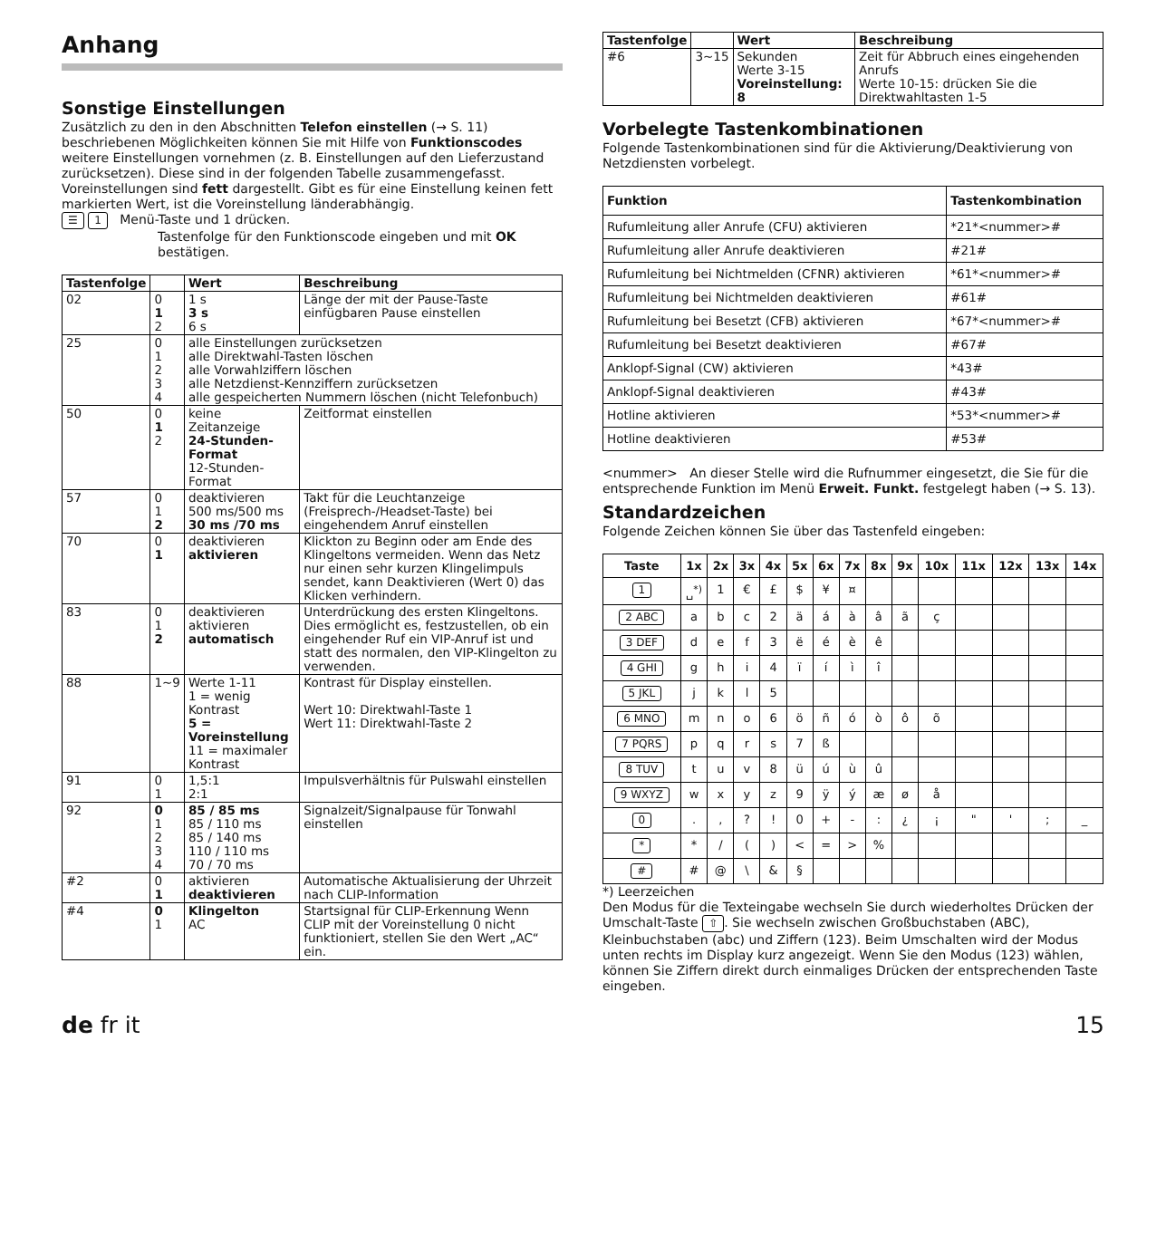Anhang
Sonstige Einstellungen
Zusätzlich zu den in den Abschnitten Telefon einstellen (→ S. 11) beschriebenen Möglichkeiten können Sie mit Hilfe von Funktionscodes weitere Einstellungen vornehmen (z. B. Einstellungen auf den Lieferzustand zurücksetzen). Diese sind in der folgenden Tabelle zusammengefasst.
Voreinstellungen sind fett dargestellt. Gibt es für eine Einstellung keinen fett markierten Wert, ist die Voreinstellung länderabhängig.
☰ 1 Menü-Taste und 1 drücken.
Tastenfolge für den Funktionscode eingeben und mit OK bestätigen.
| Tastenfolge | | Wert | Beschreibung |
| --- | --- | --- | --- |
| 02 | 0 1 2 | 1 s 3 s 6 s | Länge der mit der Pause-Taste einfügbaren Pause einstellen |
| 25 | 0 1 2 3 4 | alle Einstellungen zurücksetzen alle Direktwahl-Tasten löschen alle Vorwahlziffern löschen alle Netzdienst-Kennziffern zurücksetzen alle gespeicherten Nummern löschen (nicht Telefonbuch) | |
| 50 | 0 1 2 | keine Zeitanzeige 24-Stunden-Format 12-Stunden-Format | Zeitformat einstellen |
| 57 | 0 1 2 | deaktivieren 500 ms/500 ms 30 ms /70 ms | Takt für die Leuchtanzeige (Freisprech-/Headset-Taste) bei eingehendem Anruf einstellen |
| 70 | 0 1 | deaktivieren aktivieren | Klickton zu Beginn oder am Ende des Klingeltons vermeiden. Wenn das Netz nur einen sehr kurzen Klingelimpuls sendet, kann Deaktivieren (Wert 0) das Klicken verhindern. |
| 83 | 0 1 2 | deaktivieren aktivieren automatisch | Unterdrückung des ersten Klingeltons. Dies ermöglicht es, festzustellen, ob ein eingehender Ruf ein VIP-Anruf ist und statt des normalen, den VIP-Klingelton zu verwenden. |
| 88 | 1~9 | Werte 1-11 1 = wenig Kontrast 5 = Voreinstellung 11 = maximaler Kontrast | Kontrast für Display einstellen. Wert 10: Direktwahl-Taste 1 Wert 11: Direktwahl-Taste 2 |
| 91 | 0 1 | 1,5:1 2:1 | Impulsverhältnis für Pulswahl einstellen |
| 92 | 0 1 2 3 4 | 85 / 85 ms 85 / 110 ms 85 / 140 ms 110 / 110 ms 70 / 70 ms | Signalzeit/Signalpause für Tonwahl einstellen |
| #2 | 0 1 | aktivieren deaktivieren | Automatische Aktualisierung der Uhrzeit nach CLIP-Information |
| #4 | 0 1 | Klingelton AC | Startsignal für CLIP-Erkennung Wenn CLIP mit der Voreinstellung 0 nicht funktioniert, stellen Sie den Wert „AC“ ein. |
| Tastenfolge | | Wert | Beschreibung |
| --- | --- | --- | --- |
| #6 | 3~15 | Sekunden Werte 3-15 Voreinstellung: 8 | Zeit für Abbruch eines eingehenden Anrufs Werte 10-15: drücken Sie die Direktwahltasten 1-5 |
Vorbelegte Tastenkombinationen
Folgende Tastenkombinationen sind für die Aktivierung/Deaktivierung von Netzdiensten vorbelegt.
| Funktion | Tastenkombination |
| --- | --- |
| Rufumleitung aller Anrufe (CFU) aktivieren | *21*<nummer># |
| Rufumleitung aller Anrufe deaktivieren | #21# |
| Rufumleitung bei Nichtmelden (CFNR) aktivieren | *61*<nummer># |
| Rufumleitung bei Nichtmelden deaktivieren | #61# |
| Rufumleitung bei Besetzt (CFB) aktivieren | *67*<nummer># |
| Rufumleitung bei Besetzt deaktivieren | #67# |
| Anklopf-Signal (CW) aktivieren | *43# |
| Anklopf-Signal deaktivieren | #43# |
| Hotline aktivieren | *53*<nummer># |
| Hotline deaktivieren | #53# |
<nummer> An dieser Stelle wird die Rufnummer eingesetzt, die Sie für die entsprechende Funktion im Menü Erweit. Funkt. festgelegt haben (→ S. 13).
Standardzeichen
Folgende Zeichen können Sie über das Tastenfeld eingeben:
| Taste | 1x | 2x | 3x | 4x | 5x | 6x | 7x | 8x | 9x | 10x | 11x | 12x | 13x | 14x |
| --- | --- | --- | --- | --- | --- | --- | --- | --- | --- | --- | --- | --- | --- | --- |
| 1 | ␣<sup>*)</sup> | 1 | € | £ | $ | ¥ | ¤ | | | | | | | |
| 2 ABC | a | b | c | 2 | ä | á | à | â | ã | ç | | | | |
| 3 DEF | d | e | f | 3 | ë | é | è | ê | | | | | | |
| 4 GHI | g | h | i | 4 | ï | í | ì | î | | | | | | |
| 5 JKL | j | k | l | 5 | | | | | | | | | | |
| 6 MNO | m | n | o | 6 | ö | ñ | ó | ò | ô | õ | | | | |
| 7 PQRS | p | q | r | s | 7 | ß | | | | | | | | |
| 8 TUV | t | u | v | 8 | ü | ú | ù | û | | | | | | |
| 9 WXYZ | w | x | y | z | 9 | ÿ | ý | æ | ø | å | | | | |
| 0 | . | , | ? | ! | 0 | + | - | : | ¿ | ¡ | " | ' | ; | _ |
| * | * | / | ( | ) | < | = | > | % | | | | | | |
| # | # | @ | \ | & | § | | | | | | | | | |
*) Leerzeichen
Den Modus für die Texteingabe wechseln Sie durch wiederholtes Drücken der Umschalt-Taste ⇧. Sie wechseln zwischen Großbuchstaben (ABC), Kleinbuchstaben (abc) und Ziffern (123). Beim Umschalten wird der Modus unten rechts im Display kurz angezeigt. Wenn Sie den Modus (123) wählen, können Sie Ziffern direkt durch einmaliges Drücken der entsprechenden Taste eingeben.
de fr it 15